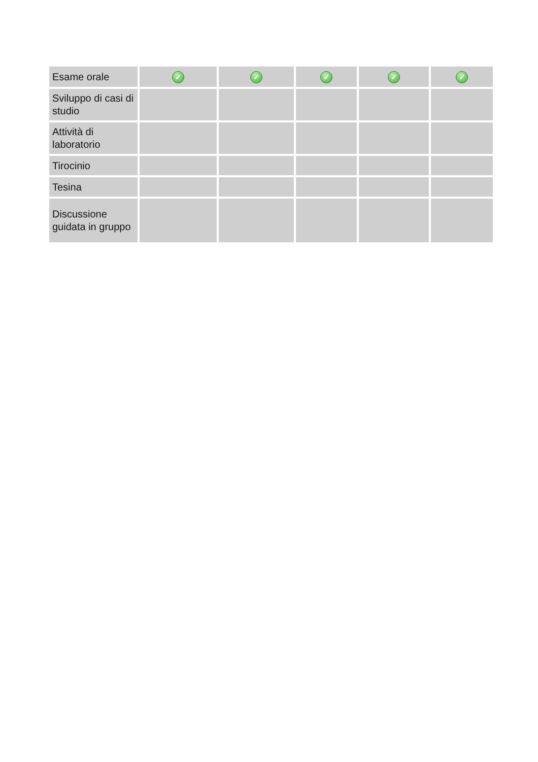| Esame orale | ✓ | ✓ | ✓ | ✓ | ✓ |
| Sviluppo di casi di studio | | | | | |
| Attività di laboratorio | | | | | |
| Tirocinio | | | | | |
| Tesina | | | | | |
| Discussione guidata in gruppo | | | | | |